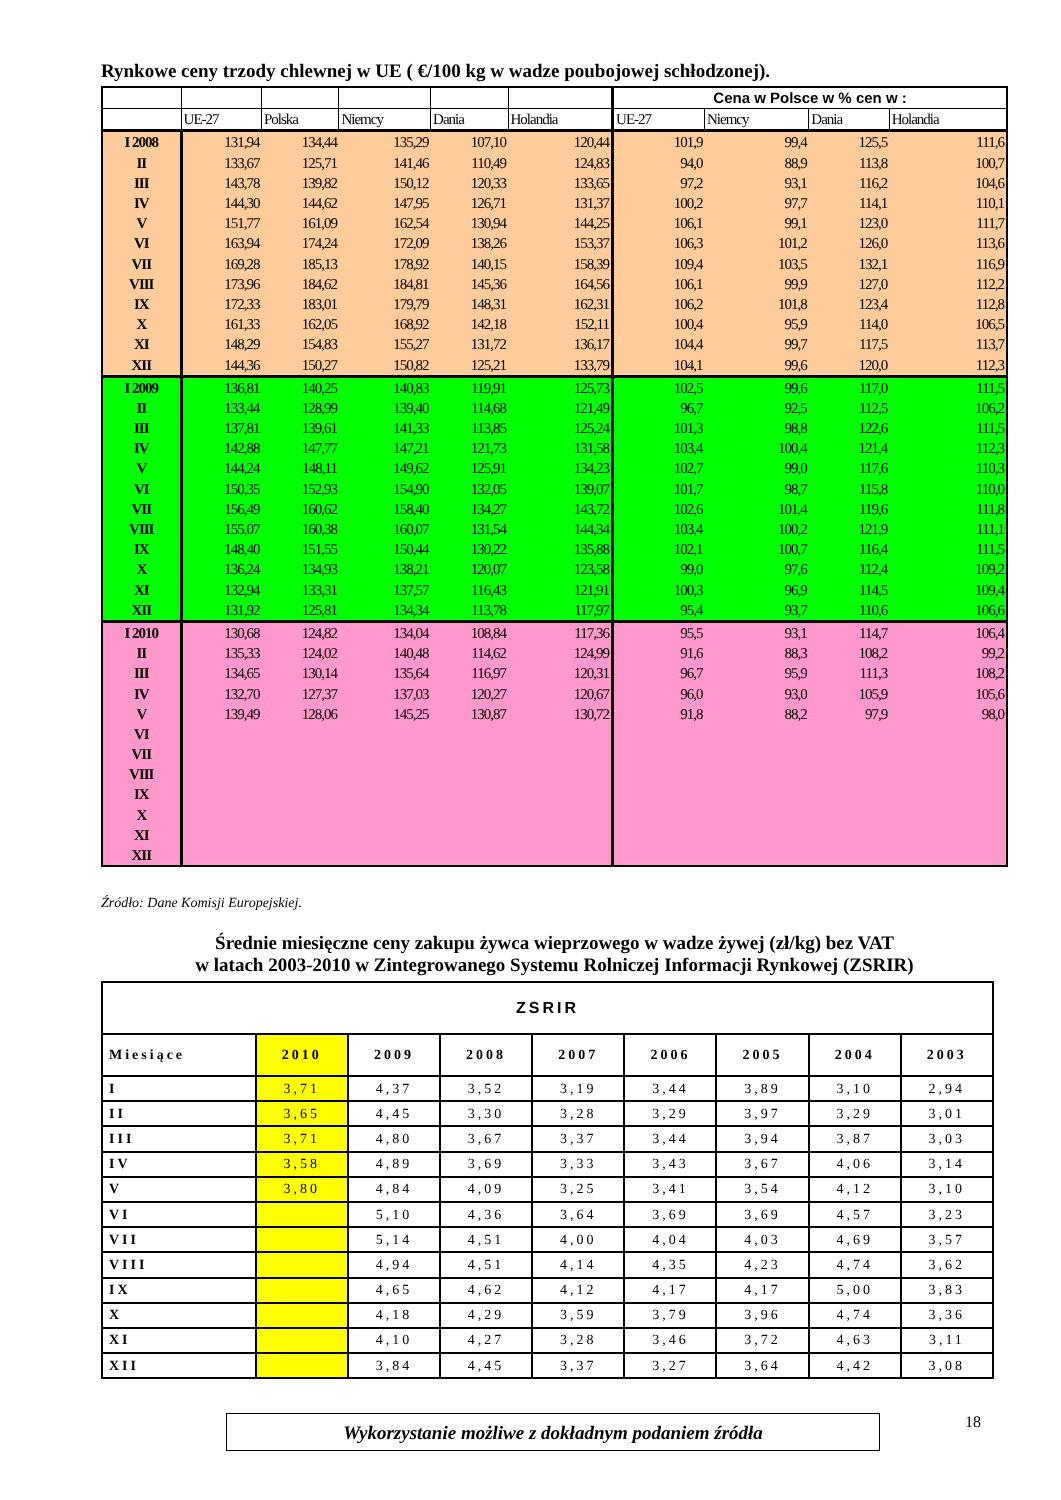Rynkowe ceny trzody chlewnej w UE ( €/100 kg w wadze poubojowej schłodzonej).
| | | | | | | Cena w Polsce w % cen w : | | | |
| --- | --- | --- | --- | --- | --- | --- | --- | --- | --- |
| | UE-27 | Polska | Niemcy | Dania | Holandia | UE-27 | Niemcy | Dania | Holandia |
| I 2008 | 131,94 | 134,44 | 135,29 | 107,10 | 120,44 | 101,9 | 99,4 | 125,5 | 111,6 |
| II | 133,67 | 125,71 | 141,46 | 110,49 | 124,83 | 94,0 | 88,9 | 113,8 | 100,7 |
| III | 143,78 | 139,82 | 150,12 | 120,33 | 133,65 | 97,2 | 93,1 | 116,2 | 104,6 |
| IV | 144,30 | 144,62 | 147,95 | 126,71 | 131,37 | 100,2 | 97,7 | 114,1 | 110,1 |
| V | 151,77 | 161,09 | 162,54 | 130,94 | 144,25 | 106,1 | 99,1 | 123,0 | 111,7 |
| VI | 163,94 | 174,24 | 172,09 | 138,26 | 153,37 | 106,3 | 101,2 | 126,0 | 113,6 |
| VII | 169,28 | 185,13 | 178,92 | 140,15 | 158,39 | 109,4 | 103,5 | 132,1 | 116,9 |
| VIII | 173,96 | 184,62 | 184,81 | 145,36 | 164,56 | 106,1 | 99,9 | 127,0 | 112,2 |
| IX | 172,33 | 183,01 | 179,79 | 148,31 | 162,31 | 106,2 | 101,8 | 123,4 | 112,8 |
| X | 161,33 | 162,05 | 168,92 | 142,18 | 152,11 | 100,4 | 95,9 | 114,0 | 106,5 |
| XI | 148,29 | 154,83 | 155,27 | 131,72 | 136,17 | 104,4 | 99,7 | 117,5 | 113,7 |
| XII | 144,36 | 150,27 | 150,82 | 125,21 | 133,79 | 104,1 | 99,6 | 120,0 | 112,3 |
| I 2009 | 136,81 | 140,25 | 140,83 | 119,91 | 125,73 | 102,5 | 99,6 | 117,0 | 111,5 |
| II | 133,44 | 128,99 | 139,40 | 114,68 | 121,49 | 96,7 | 92,5 | 112,5 | 106,2 |
| III | 137,81 | 139,61 | 141,33 | 113,85 | 125,24 | 101,3 | 98,8 | 122,6 | 111,5 |
| IV | 142,88 | 147,77 | 147,21 | 121,73 | 131,58 | 103,4 | 100,4 | 121,4 | 112,3 |
| V | 144,24 | 148,11 | 149,62 | 125,91 | 134,23 | 102,7 | 99,0 | 117,6 | 110,3 |
| VI | 150,35 | 152,93 | 154,90 | 132,05 | 139,07 | 101,7 | 98,7 | 115,8 | 110,0 |
| VII | 156,49 | 160,62 | 158,40 | 134,27 | 143,72 | 102,6 | 101,4 | 119,6 | 111,8 |
| VIII | 155,07 | 160,38 | 160,07 | 131,54 | 144,34 | 103,4 | 100,2 | 121,9 | 111,1 |
| IX | 148,40 | 151,55 | 150,44 | 130,22 | 135,88 | 102,1 | 100,7 | 116,4 | 111,5 |
| X | 136,24 | 134,93 | 138,21 | 120,07 | 123,58 | 99,0 | 97,6 | 112,4 | 109,2 |
| XI | 132,94 | 133,31 | 137,57 | 116,43 | 121,91 | 100,3 | 96,9 | 114,5 | 109,4 |
| XII | 131,92 | 125,81 | 134,34 | 113,78 | 117,97 | 95,4 | 93,7 | 110,6 | 106,6 |
| I 2010 | 130,68 | 124,82 | 134,04 | 108,84 | 117,36 | 95,5 | 93,1 | 114,7 | 106,4 |
| II | 135,33 | 124,02 | 140,48 | 114,62 | 124,99 | 91,6 | 88,3 | 108,2 | 99,2 |
| III | 134,65 | 130,14 | 135,64 | 116,97 | 120,31 | 96,7 | 95,9 | 111,3 | 108,2 |
| IV | 132,70 | 127,37 | 137,03 | 120,27 | 120,67 | 96,0 | 93,0 | 105,9 | 105,6 |
| V | 139,49 | 128,06 | 145,25 | 130,87 | 130,72 | 91,8 | 88,2 | 97,9 | 98,0 |
| VI | | | | | | | | | |
| VII | | | | | | | | | |
| VIII | | | | | | | | | |
| IX | | | | | | | | | |
| X | | | | | | | | | |
| XI | | | | | | | | | |
| XII | | | | | | | | | |
Źródło: Dane Komisji Europejskiej.
Średnie miesięczne ceny zakupu żywca wieprzowego w wadze żywej (zł/kg) bez VAT
w latach 2003-2010 w Zintegrowanego Systemu Rolniczej Informacji Rynkowej (ZSRIR)
| ZSRIR | | | | | | | | |
| Miesiące | 2010 | 2009 | 2008 | 2007 | 2006 | 2005 | 2004 | 2003 |
| I | 3,71 | 4,37 | 3,52 | 3,19 | 3,44 | 3,89 | 3,10 | 2,94 |
| II | 3,65 | 4,45 | 3,30 | 3,28 | 3,29 | 3,97 | 3,29 | 3,01 |
| III | 3,71 | 4,80 | 3,67 | 3,37 | 3,44 | 3,94 | 3,87 | 3,03 |
| IV | 3,58 | 4,89 | 3,69 | 3,33 | 3,43 | 3,67 | 4,06 | 3,14 |
| V | 3,80 | 4,84 | 4,09 | 3,25 | 3,41 | 3,54 | 4,12 | 3,10 |
| VI | | 5,10 | 4,36 | 3,64 | 3,69 | 3,69 | 4,57 | 3,23 |
| VII | | 5,14 | 4,51 | 4,00 | 4,04 | 4,03 | 4,69 | 3,57 |
| VIII | | 4,94 | 4,51 | 4,14 | 4,35 | 4,23 | 4,74 | 3,62 |
| IX | | 4,65 | 4,62 | 4,12 | 4,17 | 4,17 | 5,00 | 3,83 |
| X | | 4,18 | 4,29 | 3,59 | 3,79 | 3,96 | 4,74 | 3,36 |
| XI | | 4,10 | 4,27 | 3,28 | 3,46 | 3,72 | 4,63 | 3,11 |
| XII | | 3,84 | 4,45 | 3,37 | 3,27 | 3,64 | 4,42 | 3,08 |
Wykorzystanie możliwe z dokładnym podaniem źródła 18